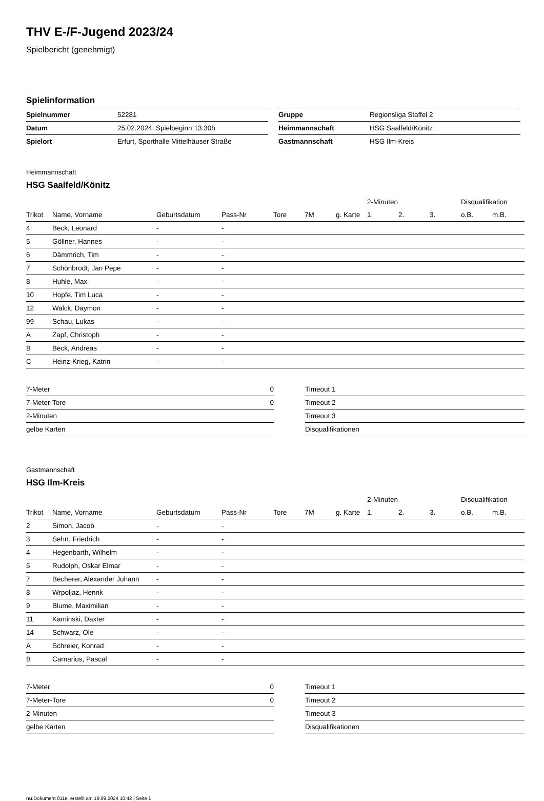THV E-/F-Jugend 2023/24
Spielbericht (genehmigt)
Spielinformation
| Spielnummer | 52281 |
| Datum | 25.02.2024, Spielbeginn 13:30h |
| Spielort | Erfurt, Sporthalle Mittelhäuser Straße |
| Gruppe | Regionsliga Staffel 2 |
| Heimmannschaft | HSG Saalfeld/Könitz |
| Gastmannschaft | HSG Ilm-Kreis |
Heimmannschaft
HSG Saalfeld/Könitz
| | | | | | | | 2-Minuten | | | Disqualifikation | |
| --- | --- | --- | --- | --- | --- | --- | --- | --- | --- | --- | --- |
| Trikot | Name, Vorname | Geburtsdatum | Pass-Nr | Tore | 7M | g. Karte | 1. | 2. | 3. | o.B. | m.B. |
| 4 | Beck, Leonard | - | - | | | | | | | | |
| 5 | Göllner, Hannes | - | - | | | | | | | | |
| 6 | Dämmrich, Tim | - | - | | | | | | | | |
| 7 | Schönbrodt, Jan Pepe | - | - | | | | | | | | |
| 8 | Huhle, Max | - | - | | | | | | | | |
| 10 | Hopfe, Tim Luca | - | - | | | | | | | | |
| 12 | Walck, Daymon | - | - | | | | | | | | |
| 99 | Schau, Lukas | - | - | | | | | | | | |
| A | Zapf, Christoph | - | - | | | | | | | | |
| B | Beck, Andreas | - | - | | | | | | | | |
| C | Heinz-Krieg, Katrin | - | - | | | | | | | | |
| 7-Meter | 0 |
| 7-Meter-Tore | 0 |
| 2-Minuten | |
| gelbe Karten | |
| Timeout 1 |
| Timeout 2 |
| Timeout 3 |
| Disqualifikationen |
Gastmannschaft
HSG Ilm-Kreis
| | | | | | | | 2-Minuten | | | Disqualifikation | |
| --- | --- | --- | --- | --- | --- | --- | --- | --- | --- | --- | --- |
| Trikot | Name, Vorname | Geburtsdatum | Pass-Nr | Tore | 7M | g. Karte | 1. | 2. | 3. | o.B. | m.B. |
| 2 | Simon, Jacob | - | - | | | | | | | | |
| 3 | Sehrt, Friedrich | - | - | | | | | | | | |
| 4 | Hegenbarth, Wilhelm | - | - | | | | | | | | |
| 5 | Rudolph, Oskar Elmar | - | - | | | | | | | | |
| 7 | Becherer, Alexander Johann | - | - | | | | | | | | |
| 8 | Wrpoljaz, Henrik | - | - | | | | | | | | |
| 9 | Blume, Maximilian | - | - | | | | | | | | |
| 11 | Kaminski, Daxter | - | - | | | | | | | | |
| 14 | Schwarz, Ole | - | - | | | | | | | | |
| A | Schreier, Konrad | - | - | | | | | | | | |
| B | Carnarius, Pascal | - | - | | | | | | | | |
| 7-Meter | 0 |
| 7-Meter-Tore | 0 |
| 2-Minuten | |
| gelbe Karten | |
| Timeout 1 |
| Timeout 2 |
| Timeout 3 |
| Disqualifikationen |
nu.Dokument 011e, erstellt am 19.09.2024 10:42 | Seite 1